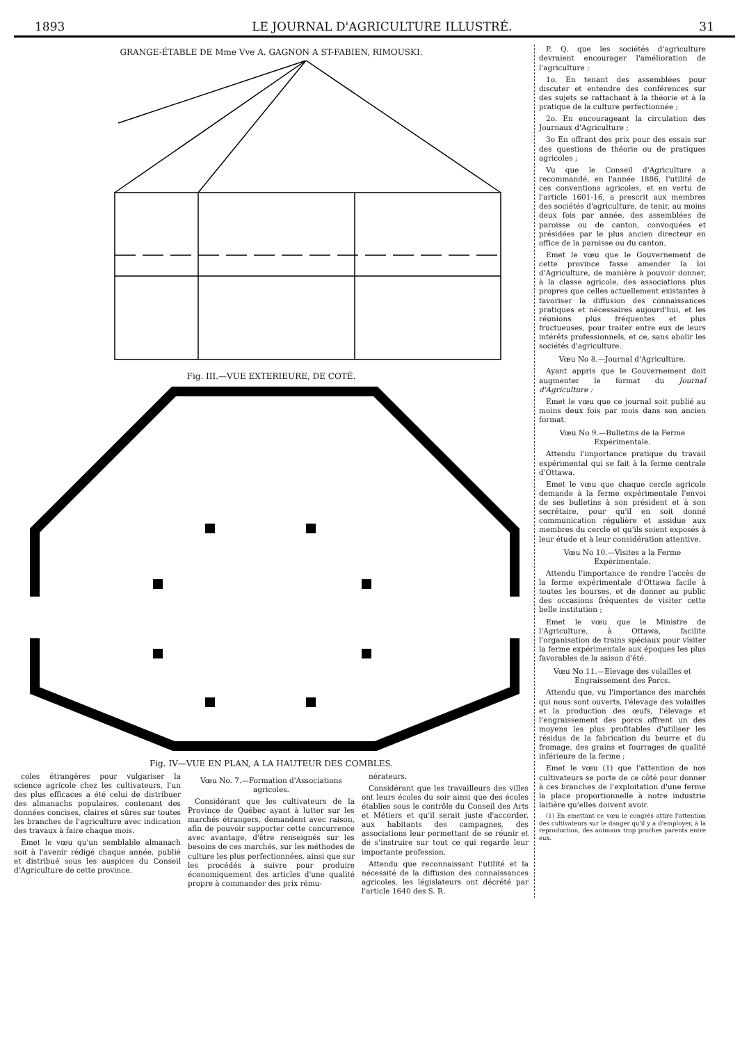1893 LE JOURNAL D'AGRICULTURE ILLUSTRÉ. 31
GRANGE-ÉTABLE DE Mme Vve A. GAGNON A ST-FABIEN, RIMOUSKI.
Fig. III.—VUE EXTERIEURE, DE COTÉ.
Fig. IV—VUE EN PLAN, A LA HAUTEUR DES COMBLES.
coles étrangères pour vulgariser la science agricole chez les cultivateurs, l'un des plus efficaces a été celui de distribuer des almanachs populaires, contenant des données concises, claires et sûres sur toutes les branches de l'agriculture avec indication des travaux à faire chaque mois.
Emet le vœu qu'un semblable almanach soit à l'avenir rédigé chaque année, publié et distribué sous les auspices du Conseil d'Agriculture de cette province.
Vœu No. 7.—Formation d'Associations agricoles.
Considérant que les cultivateurs de la Province de Québec ayant à lutter sur les marchés étrangers, demandent avec raison, afin de pouvoir supporter cette concurrence avec avantage, d'être renseignés sur les besoins de ces marchés, sur les méthodes de culture les plus perfectionnées, ainsi que sur les procédés à suivre pour produire économiquement des articles d'une qualité propre à commander des prix rému-
nérateurs.
Considérant que les travailleurs des villes ont leurs écoles du soir ainsi que des écoles établies sous le contrôle du Conseil des Arts et Métiers et qu'il serait juste d'accorder, aux habitants des campagnes, des associations leur permettant de se réunir et de s'instruire sur tout ce qui regarde leur importante profession.
Attendu que reconnaissant l'utilité et la nécessité de la diffusion des connaissances agricoles, les législateurs ont décrété par l'article 1640 des S. R.
P. Q. que les sociétés d'agriculture devraient encourager l'amélioration de l'agriculture :
1o. En tenant des assemblées pour discuter et entendre des conférences sur des sujets se rattachant à la théorie et à la pratique de la culture perfectionnée ;
2o. En encourageant la circulation des Journaux d'Agriculture ;
3o En offrant des prix pour des essais sur des questions de théorie ou de pratiques agricoles ;
Vu que le Conseil d'Agriculture a recommandé, en l'année 1886, l'utilité de ces conventions agricoles, et en vertu de l'article 1601-16, a prescrit aux membres des sociétés d'agriculture, de tenir, au moins deux fois par année, des assemblées de paroisse ou de canton, convoquées et présidées par le plus ancien directeur en office de la paroisse ou du canton.
Emet le vœu que le Gouvernement de cette province fasse amender la loi d'Agriculture, de manière à pouvoir donner, à la classe agricole, des associations plus propres que celles actuellement existantes à favoriser la diffusion des connaissances pratiques et nécessaires aujourd'hui, et les réunions plus fréquentes et plus fructueuses, pour traiter entre eux de leurs intérêts professionnels, et ce, sans abolir les sociétés d'agriculture.
Vœu No 8.—Journal d'Agriculture.
Ayant appris que le Gouvernement doit augmenter le format du Journal d'Agriculture :
Emet le vœu que ce journal soit publié au moins deux fois par mois dans son ancien format.
Vœu No 9.—Bulletins de la Ferme Expérimentale.
Attendu l'importance pratique du travail expérimental qui se fait à la ferme centrale d'Ottawa.
Emet le vœu que chaque cercle agricole demande à la ferme expérimentale l'envoi de ses bulletins à son président et à son secrétaire, pour qu'il en soit donné communication régulière et assidue aux membres du cercle et qu'ils soient exposés à leur étude et à leur considération attentive.
Vœu No 10.—Visites a la Ferme Expérimentale.
Attendu l'importance de rendre l'accès de la ferme expérimentale d'Ottawa facile à toutes les bourses, et de donner au public des occasions fréquentes de visiter cette belle institution ;
Emet le vœu que le Ministre de l'Agriculture, à Ottawa, facilite l'organisation de trains spéciaux pour visiter la ferme expérimentale aux époques les plus favorables de la saison d'été.
Vœu No 11.—Elevage des volailles et Engraissement des Porcs.
Attendu que, vu l'importance des marchés qui nous sont ouverts, l'élevage des volailles et la production des œufs, l'élevage et l'engraissement des porcs offrent un des moyens les plus profitables d'utiliser les résidus de la fabrication du beurre et du fromage, des grains et fourrages de qualité inférieure de la ferme ;
Emet le vœu (1) que l'attention de nos cultivateurs se porte de ce côté pour donner à ces branches de l'exploitation d'une ferme la place proportionnelle à notre industrie laitière qu'elles doivent avoir.
(1) En emettant ce vœu le congrès attire l'attention des cultivateurs sur le danger qu'il y a d'employer, à la reproduction, des animaux trop proches parents entre eux.